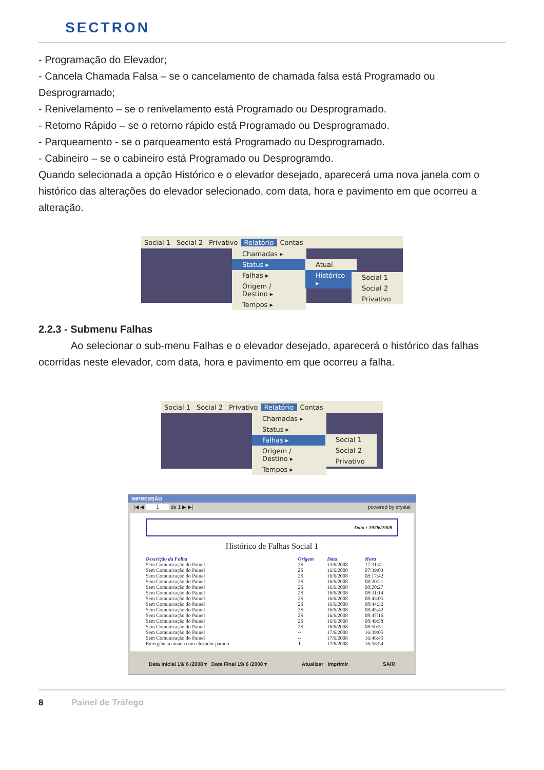SECTRON
- Programação do Elevador;
- Cancela Chamada Falsa – se o cancelamento de chamada falsa está Programado ou Desprogramado;
- Renivelamento – se o renivelamento está Programado ou Desprogramado.
- Retorno Rápido – se o retorno rápido está Programado ou Desprogramado.
- Parqueamento - se o parqueamento está Programado ou Desprogramado.
- Cabineiro – se o cabineiro está Programado ou Desprogramdo.
Quando selecionada a opção Histórico e o elevador desejado, aparecerá uma nova janela com o histórico das alterações do elevador selecionado, com data, hora e pavimento em que ocorreu a alteração.
Social 1 Social 2 Privativo Relatório Contas
Chamadas ▸
Status ▸
Falhas ▸
Origem / Destino ▸
Tempos ▸
Atual
Histórico ▸
Social 1
Social 2
Privativo
2.2.3 - Submenu Falhas
Ao selecionar o sub-menu Falhas e o elevador desejado, aparecerá o histórico das falhas ocorridas neste elevador, com data, hora e pavimento em que ocorreu a falha.
Social 1 Social 2 Privativo Relatório Contas
Chamadas ▸
Status ▸
Falhas ▸
Origem / Destino ▸
Tempos ▸
Social 1
Social 2
Privativo
IMPRESSÃO
|◀ ◀ 1 de 1 ▶ ▶| powered by crystal
Data : 19/06/2008
Histórico de Falhas Social 1
| Descrição da Falha | Origem | Data | Hora |
| --- | --- | --- | --- |
| Sem Comunicação do Painel | 2S | 13/6/2008 | 17:31:41 |
| Sem Comunicação do Painel | 2S | 16/6/2008 | 07:39:03 |
| Sem Comunicação do Painel | 2S | 16/6/2008 | 08:17:42 |
| Sem Comunicação do Painel | 2S | 16/6/2008 | 08:20:21 |
| Sem Comunicação do Painel | 2S | 16/6/2008 | 08:20:27 |
| Sem Comunicação do Painel | 2S | 16/6/2008 | 08:31:14 |
| Sem Comunicação do Painel | 2S | 16/6/2008 | 08:43:05 |
| Sem Comunicação do Painel | 2S | 16/6/2008 | 08:44:32 |
| Sem Comunicação do Painel | 2S | 16/6/2008 | 08:45:42 |
| Sem Comunicação do Painel | 2S | 16/6/2008 | 08:47:16 |
| Sem Comunicação do Painel | 2S | 16/6/2008 | 08:49:58 |
| Sem Comunicação do Painel | 2S | 16/6/2008 | 08:50:51 |
| Sem Comunicação do Painel | -- | 17/6/2008 | 16:39:05 |
| Sem Comunicação do Painel | -- | 17/6/2008 | 16:46:45 |
| Emergência atuada com elevador parado | T | 17/6/2008 | 16:58:54 |
Data Inicial 19/ 6 /2008 ▾ Data Final 19/ 6 /2008 ▾ Atualizar Imprimir SAIR
8 Painel de Tráfego